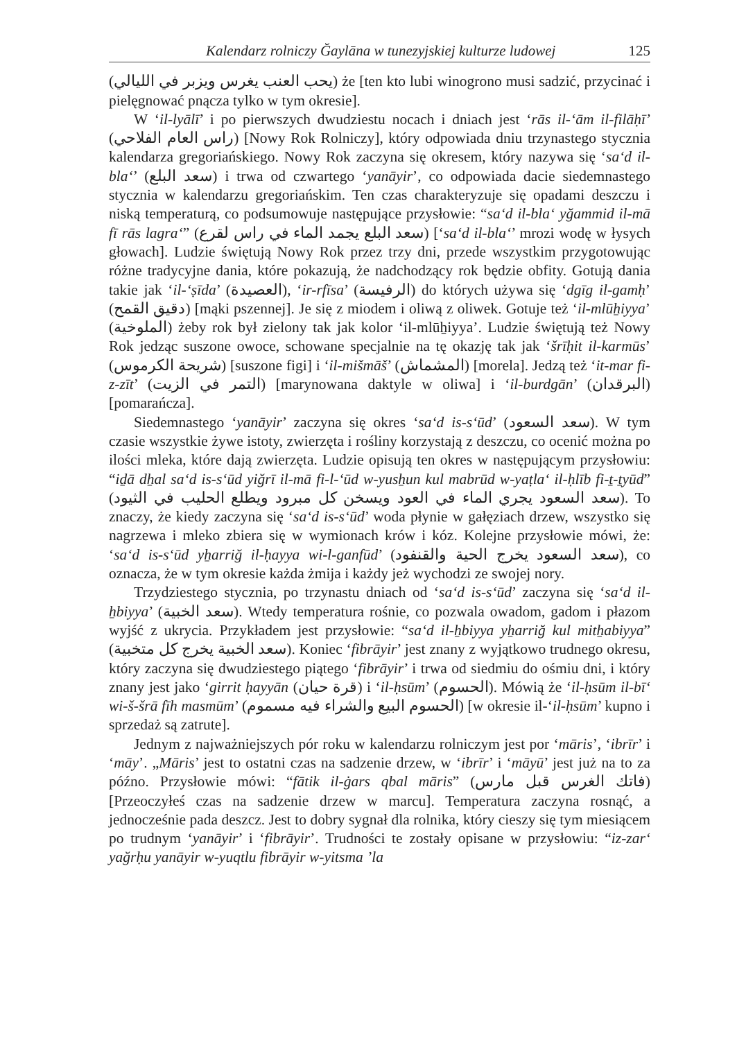Kalendarz rolniczy Ğaylāna w tunezyjskiej kulturze ludowej 125
(يحب العنب يغرس ويزبر في الليالي) że [ten kto lubi winogrono musi sadzić, przycinać i pielęgnować pnącza tylko w tym okresie].
W ‘il-lyālī’ i po pierwszych dwudziestu nocach i dniach jest ‘rās il-ʻām il-filāḥī’ (راس العام الفلاحي) [Nowy Rok Rolniczy], który odpowiada dniu trzynastego stycznia kalendarza gregoriańskiego. Nowy Rok zaczyna się okresem, który nazywa się ‘saʻd il-blaʻ’ (سعد البلع) i trwa od czwartego ‘yanāyir’, co odpowiada dacie siedemnastego stycznia w kalendarzu gregoriańskim. Ten czas charakteryzuje się opadami deszczu i niską temperaturą, co podsumowuje następujące przysłowie: “saʻd il-blaʻ yğammid il-mā fī rās lagraʻ” (سعد البلع يجمد الماء في راس لقرع) [‘saʻd il-blaʻ’ mrozi wodę w łysych głowach]. Ludzie świętują Nowy Rok przez trzy dni, przede wszystkim przygotowując różne tradycyjne dania, które pokazują, że nadchodzący rok będzie obfity. Gotują dania takie jak ‘il-ʻṣīda’ (العصيدة), ‘ir-rfīsa’ (الرفيسة) do których używa się ‘dgīg il-gamḥ’ (دقيق القمح) [mąki pszennej]. Je się z miodem i oliwą z oliwek. Gotuje też ‘il-mlūẖiyya’ (الملوخية) żeby rok był zielony tak jak kolor ‘il-mlūẖiyya’. Ludzie świętują też Nowy Rok jedząc suszone owoce, schowane specjalnie na tę okazję tak jak ‘šrīḥit il-karmūs’ (شريحة الكرموس) [suszone figi] i ‘il-mišmāš’ (المشماش) [morela]. Jedzą też ‘it-mar fi-z-zīt’ (التمر في الزيت) [marynowana daktyle w oliwa] i ‘il-burdgān’ (البرقدان) [pomarańcza].
Siedemnastego ‘yanāyir’ zaczyna się okres ‘saʻd is-sʻūd’ (سعد السعود). W tym czasie wszystkie żywe istoty, zwierzęta i rośliny korzystają z deszczu, co ocenić można po ilości mleka, które dają zwierzęta. Ludzie opisują ten okres w następującym przysłowiu: “iḏā dẖal saʻd is-sʻūd yiğrī il-mā fi-l-ʻūd w-yusẖun kul mabrūd w-yaṭlaʻ il-ḥlīb fi-ṯ-ṯyūd” (سعد السعود يجري الماء في العود ويسخن كل مبرود ويطلع الحليب في الثيود). To znaczy, że kiedy zaczyna się ‘saʻd is-sʻūd’ woda płynie w gałęziach drzew, wszystko się nagrzewa i mleko zbiera się w wymionach krów i kóz. Kolejne przysłowie mówi, że: ‘saʻd is-sʻūd yẖarriğ il-ḥayya wi-l-ganfūd’ (سعد السعود يخرج الحية والقنفود), co oznacza, że w tym okresie każda żmija i każdy jeż wychodzi ze swojej nory.
Trzydziestego stycznia, po trzynastu dniach od ‘saʻd is-sʻūd’ zaczyna się ‘saʻd il-ẖbiyya’ (سعد الخبية). Wtedy temperatura rośnie, co pozwala owadom, gadom i płazom wyjść z ukrycia. Przykładem jest przysłowie: “saʻd il-ẖbiyya yẖarriğ kul mitẖabiyya” (سعد الخبية يخرج كل متخبية). Koniec ‘fibrāyir’ jest znany z wyjątkowo trudnego okresu, który zaczyna się dwudziestego piątego ‘fibrāyir’ i trwa od siedmiu do ośmiu dni, i który znany jest jako ‘girrit ḥayyān (قرة حيان) i ‘il-ḥsūm’ (الحسوم). Mówią że ‘il-ḥsūm il-bīʻ wi-š-šrā fīh masmūm’ (الحسوم البيع والشراء فيه مسموم) [w okresie il-‘il-ḥsūm’ kupno i sprzedaż są zatrute].
Jednym z najważniejszych pór roku w kalendarzu rolniczym jest por ‘māris’, ‘ibrīr’ i ‘māy’. „Māris’ jest to ostatni czas na sadzenie drzew, w ‘ibrīr’ i ‘māyū’ jest już na to za późno. Przysłowie mówi: “fātik il-ġars qbal māris” (فاتك الغرس قبل مارس) [Przeoczyłeś czas na sadzenie drzew w marcu]. Temperatura zaczyna rosnąć, a jednocześnie pada deszcz. Jest to dobry sygnał dla rolnika, który cieszy się tym miesiącem po trudnym ‘yanāyir’ i ‘fibrāyir’. Trudności te zostały opisane w przysłowiu: “iz-zarʻ yağrḥu yanāyir w-yuqtlu fibrāyir w-yitsma ʼla